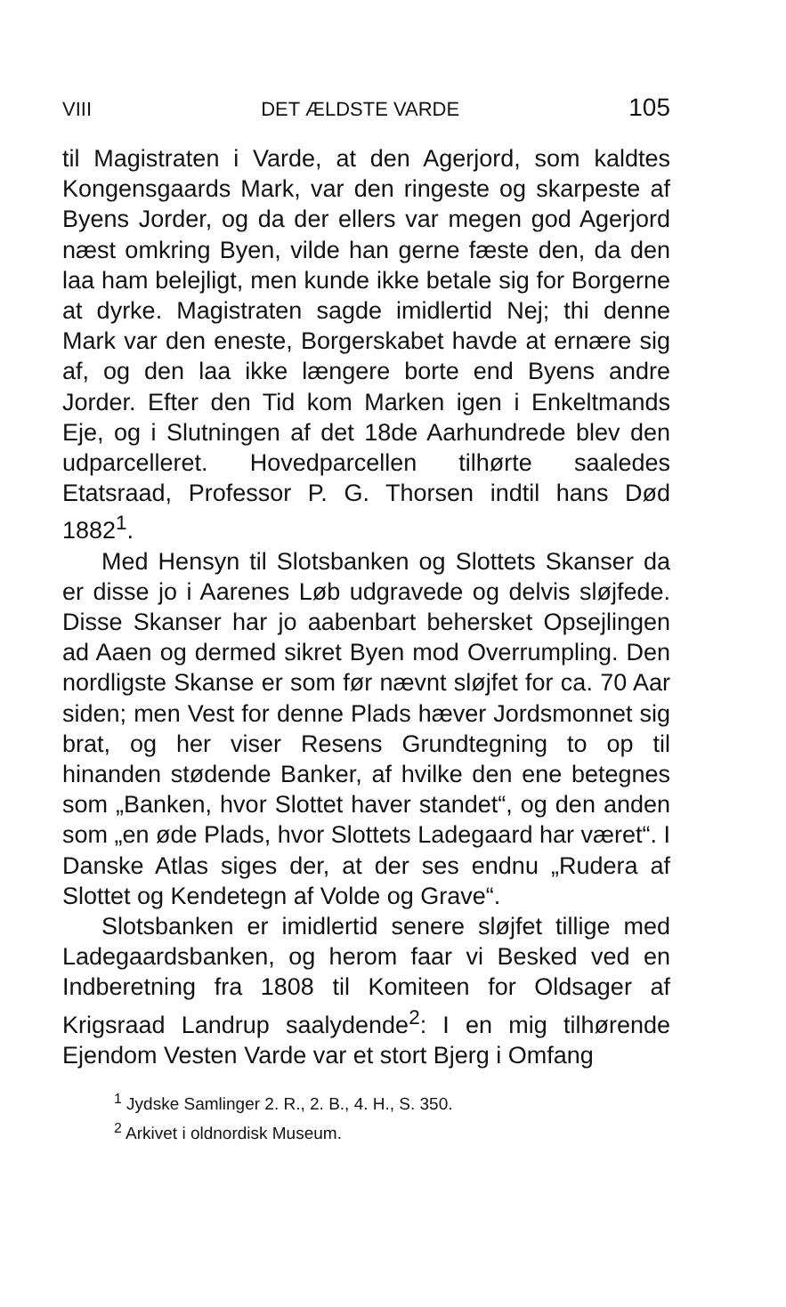VIII DET ÆLDSTE VARDE 105
til Magistraten i Varde, at den Agerjord, som kaldtes Kongensgaards Mark, var den ringeste og skarpeste af Byens Jorder, og da der ellers var megen god Agerjord næst omkring Byen, vilde han gerne fæste den, da den laa ham belejligt, men kunde ikke betale sig for Borgerne at dyrke. Magistraten sagde imidlertid Nej; thi denne Mark var den eneste, Borgerskabet havde at ernære sig af, og den laa ikke længere borte end Byens andre Jorder. Efter den Tid kom Marken igen i Enkeltmands Eje, og i Slutningen af det 18de Aarhundrede blev den udparcelleret. Hovedparcellen tilhørte saaledes Etatsraad, Professor P. G. Thorsen indtil hans Død 1882<sup>1</sup>.
Med Hensyn til Slotsbanken og Slottets Skanser da er disse jo i Aarenes Løb udgravede og delvis sløjfede. Disse Skanser har jo aabenbart behersket Opsejlingen ad Aaen og dermed sikret Byen mod Overrumpling. Den nordligste Skanse er som før nævnt sløjfet for ca. 70 Aar siden; men Vest for denne Plads hæver Jordsmonnet sig brat, og her viser Resens Grundtegning to op til hinanden stødende Banker, af hvilke den ene betegnes som „Banken, hvor Slottet haver standet“, og den anden som „en øde Plads, hvor Slottets Ladegaard har været“. I Danske Atlas siges der, at der ses endnu „Rudera af Slottet og Kendetegn af Volde og Grave“.
Slotsbanken er imidlertid senere sløjfet tillige med Ladegaardsbanken, og herom faar vi Besked ved en Indberetning fra 1808 til Komiteen for Oldsager af Krigsraad Landrup saalydende<sup>2</sup>: I en mig tilhørende Ejendom Vesten Varde var et stort Bjerg i Omfang
<sup>1</sup> Jydske Samlinger 2. R., 2. B., 4. H., S. 350.
<sup>2</sup> Arkivet i oldnordisk Museum.